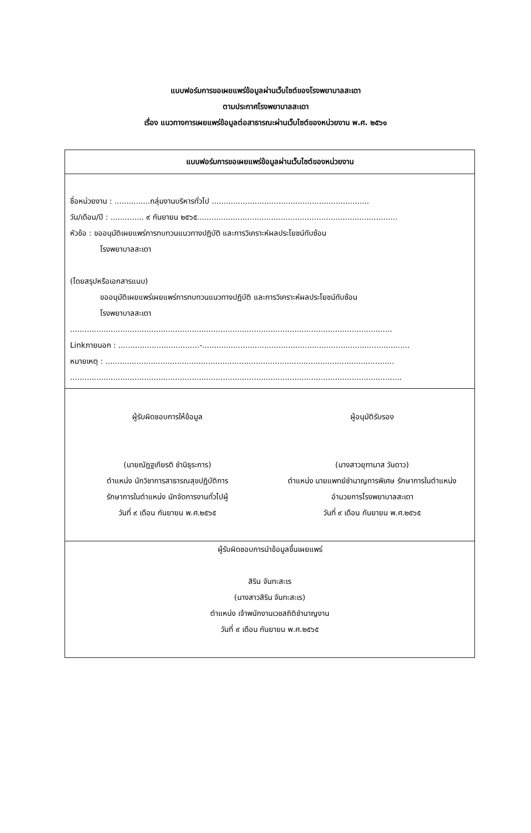แบบฟอร์มการขอเผยแพร่ข้อมูลผ่านเว็บไซต์ของโรงพยาบาลสะเดา
ตามประกาศโรงพยาบาลสะเดา
เรื่อง แนวทางการเผยแพร่ข้อมูลต่อสาธารณะผ่านเว็บไซต์ของหน่วยงาน พ.ศ. ๒๕๖๑
แบบฟอร์มการขอเผยแพร่ข้อมูลผ่านเว็บไซต์ของหน่วยงาน
ชื่อหน่วยงาน : ...............กลุ่มงานบริหารทั่วไป ..................................................................
วัน/เดือน/ปี : .............. ๙ กันยายน ๒๕๖๕....................................................................................
หัวข้อ : ขออนุมัติเผยแพร่การทบทวนแนวทางปฏิบัติ และการวิเคราะห์ผลประโยชน์ทับซ้อน
โรงพยาบาลสะเดา
(โดยสรุปหรือเอกสารแนบ)
ขออนุมัติเผยแพร่เผยแพร่การทบทวนแนวทางปฏิบัติ และการวิเคราะห์ผลประโยชน์ทับซ้อน
โรงพยาบาลสะเดา
.......................................................................................................................................
Linkภายนอก : ..................................-.......................................................................................
หมายเหตุ : .........................................................................................................................
...........................................................................................................................................
ผู้รับผิดชอบการให้ข้อมูล
(นายณัฏฐเกียรติ ชำนิธุระการ)
ตำแหน่ง นักวิชาการสาธารณสุขปฏิบัติการ
รักษาการในตำแหน่ง นักจัดการงานทั่วไปผู้
วันที่ ๙ เดือน กันยายน พ.ศ.๒๕๖๕
ผู้อนุมัติรับรอง
(นางสาวยุฑามาส วันดาว)
ตำแหน่ง นายแพทย์ชำนาญการพิเศษ รักษาการในตำแหน่ง
อำนวยการโรงพยาบาลสะเดา
วันที่ ๙ เดือน กันยายน พ.ศ.๒๕๖๕
ผู้รับผิดชอบการนำข้อมูลขึ้นเผยแพร่
สิริน จันทะสะเร
(นางสาวสิริน จันทะสะเร)
ตำแหน่ง เจ้าพนักงานเวชสถิติชำนาญงาน
วันที่ ๙ เดือน กันยายน พ.ศ.๒๕๖๕